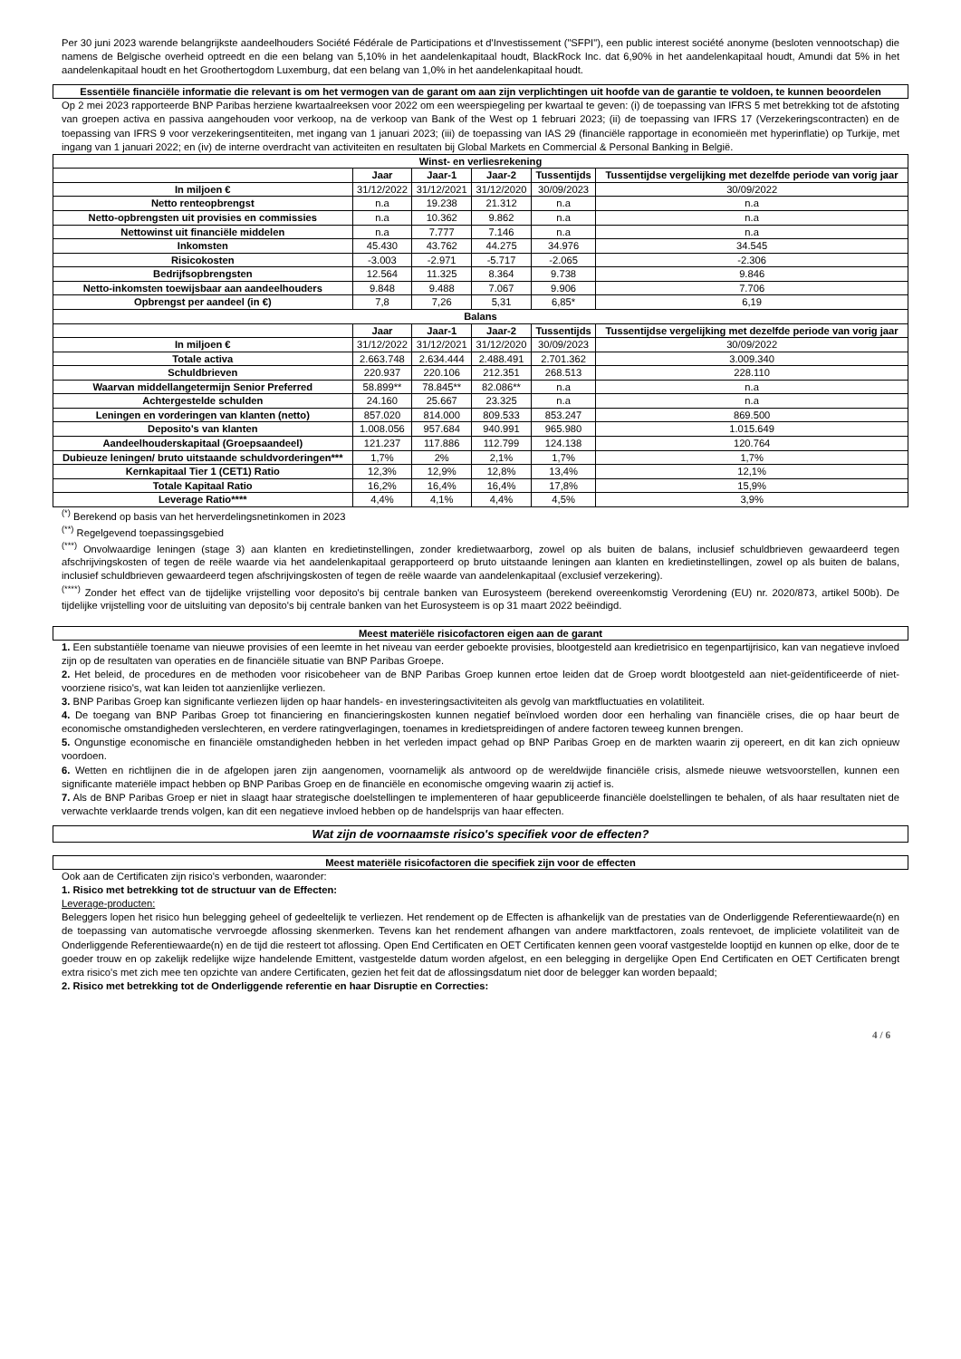Per 30 juni 2023 warende belangrijkste aandeelhouders Société Fédérale de Participations et d'Investissement ("SFPI"), een public interest société anonyme (besloten vennootschap) die namens de Belgische overheid optreedt en die een belang van 5,10% in het aandelenkapitaal houdt, BlackRock Inc. dat 6,90% in het aandelenkapitaal houdt, Amundi dat 5% in het aandelenkapitaal houdt en het Groothertogdom Luxemburg, dat een belang van 1,0% in het aandelenkapitaal houdt.
Essentiële financiële informatie die relevant is om het vermogen van de garant om aan zijn verplichtingen uit hoofde van de garantie te voldoen, te kunnen beoordelen
Op 2 mei 2023 rapporteerde BNP Paribas herziene kwartaalreeksen voor 2022 om een weerspiegeling per kwartaal te geven: (i) de toepassing van IFRS 5 met betrekking tot de afstoting van groepen activa en passiva aangehouden voor verkoop, na de verkoop van Bank of the West op 1 februari 2023; (ii) de toepassing van IFRS 17 (Verzekeringscontracten) en de toepassing van IFRS 9 voor verzekeringsentiteiten, met ingang van 1 januari 2023; (iii) de toepassing van IAS 29 (financiële rapportage in economieën met hyperinflatie) op Turkije, met ingang van 1 januari 2022; en (iv) de interne overdracht van activiteiten en resultaten bij Global Markets en Commercial & Personal Banking in België.
| Winst- en verliesrekening | | | | | |
| --- | --- | --- | --- | --- | --- |
| | Jaar | Jaar-1 | Jaar-2 | Tussentijds | Tussentijdse vergelijking met dezelfde periode van vorig jaar |
| In miljoen € | 31/12/2022 | 31/12/2021 | 31/12/2020 | 30/09/2023 | 30/09/2022 |
| Netto renteopbrengst | n.a | 19.238 | 21.312 | n.a | n.a |
| Netto-opbrengsten uit provisies en commissies | n.a | 10.362 | 9.862 | n.a | n.a |
| Nettowinst uit financiële middelen | n.a | 7.777 | 7.146 | n.a | n.a |
| Inkomsten | 45.430 | 43.762 | 44.275 | 34.976 | 34.545 |
| Risicokosten | -3.003 | -2.971 | -5.717 | -2.065 | -2.306 |
| Bedrijfsopbrengsten | 12.564 | 11.325 | 8.364 | 9.738 | 9.846 |
| Netto-inkomsten toewijsbaar aan aandeelhouders | 9.848 | 9.488 | 7.067 | 9.906 | 7.706 |
| Opbrengst per aandeel (in €) | 7,8 | 7,26 | 5,31 | 6,85* | 6,19 |
| Balans | | | | | |
| | Jaar | Jaar-1 | Jaar-2 | Tussentijds | Tussentijdse vergelijking met dezelfde periode van vorig jaar |
| In miljoen € | 31/12/2022 | 31/12/2021 | 31/12/2020 | 30/09/2023 | 30/09/2022 |
| Totale activa | 2.663.748 | 2.634.444 | 2.488.491 | 2.701.362 | 3.009.340 |
| Schuldbrieven | 220.937 | 220.106 | 212.351 | 268.513 | 228.110 |
| Waarvan middellangetermijn Senior Preferred | 58.899** | 78.845** | 82.086** | n.a | n.a |
| Achtergestelde schulden | 24.160 | 25.667 | 23.325 | n.a | n.a |
| Leningen en vorderingen van klanten (netto) | 857.020 | 814.000 | 809.533 | 853.247 | 869.500 |
| Deposito's van klanten | 1.008.056 | 957.684 | 940.991 | 965.980 | 1.015.649 |
| Aandeelhouderskapitaal (Groepsaandeel) | 121.237 | 117.886 | 112.799 | 124.138 | 120.764 |
| Dubieuze leningen/ bruto uitstaande schuldvorderingen*** | 1,7% | 2% | 2,1% | 1,7% | 1,7% |
| Kernkapitaal Tier 1 (CET1) Ratio | 12,3% | 12,9% | 12,8% | 13,4% | 12,1% |
| Totale Kapitaal Ratio | 16,2% | 16,4% | 16,4% | 17,8% | 15,9% |
| Leverage Ratio**** | 4,4% | 4,1% | 4,4% | 4,5% | 3,9% |
<sup>(*)</sup> Berekend op basis van het herverdelingsnetinkomen in 2023
<sup>(**)</sup> Regelgevend toepassingsgebied
<sup>(***)</sup> Onvolwaardige leningen (stage 3) aan klanten en kredietinstellingen, zonder kredietwaarborg, zowel op als buiten de balans, inclusief schuldbrieven gewaardeerd tegen afschrijvingskosten of tegen de reële waarde via het aandelenkapitaal gerapporteerd op bruto uitstaande leningen aan klanten en kredietinstellingen, zowel op als buiten de balans, inclusief schuldbrieven gewaardeerd tegen afschrijvingskosten of tegen de reële waarde van aandelenkapitaal (exclusief verzekering).
<sup>(****)</sup> Zonder het effect van de tijdelijke vrijstelling voor deposito's bij centrale banken van Eurosysteem (berekend overeenkomstig Verordening (EU) nr. 2020/873, artikel 500b). De tijdelijke vrijstelling voor de uitsluiting van deposito's bij centrale banken van het Eurosysteem is op 31 maart 2022 beëindigd.
Meest materiële risicofactoren eigen aan de garant
1. Een substantiële toename van nieuwe provisies of een leemte in het niveau van eerder geboekte provisies, blootgesteld aan kredietrisico en tegenpartijrisico, kan van negatieve invloed zijn op de resultaten van operaties en de financiële situatie van BNP Paribas Groepe.
2. Het beleid, de procedures en de methoden voor risicobeheer van de BNP Paribas Groep kunnen ertoe leiden dat de Groep wordt blootgesteld aan niet-geïdentificeerde of niet-voorziene risico's, wat kan leiden tot aanzienlijke verliezen.
3. BNP Paribas Groep kan significante verliezen lijden op haar handels- en investeringsactiviteiten als gevolg van marktfluctuaties en volatiliteit.
4. De toegang van BNP Paribas Groep tot financiering en financieringskosten kunnen negatief beïnvloed worden door een herhaling van financiële crises, die op haar beurt de economische omstandigheden verslechteren, en verdere ratingverlagingen, toenames in kredietspreidingen of andere factoren teweeg kunnen brengen.
5. Ongunstige economische en financiële omstandigheden hebben in het verleden impact gehad op BNP Paribas Groep en de markten waarin zij opereert, en dit kan zich opnieuw voordoen.
6. Wetten en richtlijnen die in de afgelopen jaren zijn aangenomen, voornamelijk als antwoord op de wereldwijde financiële crisis, alsmede nieuwe wetsvoorstellen, kunnen een significante materiële impact hebben op BNP Paribas Groep en de financiële en economische omgeving waarin zij actief is.
7. Als de BNP Paribas Groep er niet in slaagt haar strategische doelstellingen te implementeren of haar gepubliceerde financiële doelstellingen te behalen, of als haar resultaten niet de verwachte verklaarde trends volgen, kan dit een negatieve invloed hebben op de handelsprijs van haar effecten.
Wat zijn de voornaamste risico's specifiek voor de effecten?
Meest materiële risicofactoren die specifiek zijn voor de effecten
Ook aan de Certificaten zijn risico's verbonden, waaronder:
1. Risico met betrekking tot de structuur van de Effecten:
Leverage-producten:
Beleggers lopen het risico hun belegging geheel of gedeeltelijk te verliezen. Het rendement op de Effecten is afhankelijk van de prestaties van de Onderliggende Referentiewaarde(n) en de toepassing van automatische vervroegde aflossing skenmerken. Tevens kan het rendement afhangen van andere marktfactoren, zoals rentevoet, de impliciete volatiliteit van de Onderliggende Referentiewaarde(n) en de tijd die resteert tot aflossing. Open End Certificaten en OET Certificaten kennen geen vooraf vastgestelde looptijd en kunnen op elke, door de te goeder trouw en op zakelijk redelijke wijze handelende Emittent, vastgestelde datum worden afgelost, en een belegging in dergelijke Open End Certificaten en OET Certificaten brengt extra risico's met zich mee ten opzichte van andere Certificaten, gezien het feit dat de aflossingsdatum niet door de belegger kan worden bepaald;
2. Risico met betrekking tot de Onderliggende referentie en haar Disruptie en Correcties:
4 / 6